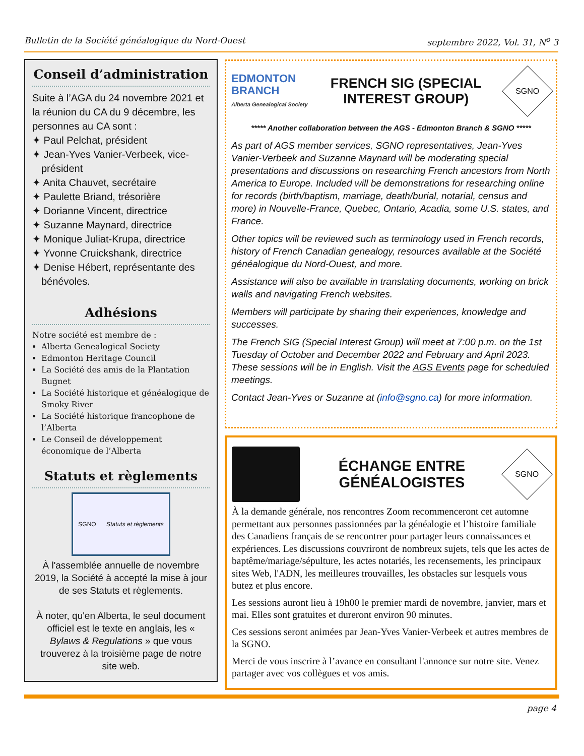Bulletin de la Société généalogique du Nord-Ouest septembre 2022, Vol. 31, N<sup>o</sup> 3
Conseil d’administration
Suite à l’AGA du 24 novembre 2021 et la réunion du CA du 9 décembre, les personnes au CA sont :
✦ Paul Pelchat, président
✦ Jean-Yves Vanier-Verbeek, vice-président
✦ Anita Chauvet, secrétaire
✦ Paulette Briand, trésorière
✦ Dorianne Vincent, directrice
✦ Suzanne Maynard, directrice
✦ Monique Juliat-Krupa, directrice
✦ Yvonne Cruickshank, directrice
✦ Denise Hébert, représentante des bénévoles.
Adhésions
Notre société est membre de :
Alberta Genealogical Society
Edmonton Heritage Council
La Société des amis de la Plantation Bugnet
La Société historique et généalogique de Smoky River
La Société historique francophone de l’Alberta
Le Conseil de développement économique de l’Alberta
Statuts et règlements
SGNO Statuts et règlements
À l'assemblée annuelle de novembre 2019, la Société à accepté la mise à jour de ses Statuts et règlements.
À noter, qu'en Alberta, le seul document officiel est le texte en anglais, les « Bylaws & Regulations » que vous trouverez à la troisième page de notre site web.
EDMONTON
BRANCH
Alberta Genealogical Society
FRENCH SIG (SPECIAL
INTEREST GROUP)
SGNO
***** Another collaboration between the AGS - Edmonton Branch & SGNO *****
As part of AGS member services, SGNO representatives, Jean-Yves Vanier-Verbeek and Suzanne Maynard will be moderating special presentations and discussions on researching French ancestors from North America to Europe. Included will be demonstrations for researching online for records (birth/baptism, marriage, death/burial, notarial, census and more) in Nouvelle-France, Quebec, Ontario, Acadia, some U.S. states, and France.
Other topics will be reviewed such as terminology used in French records, history of French Canadian genealogy, resources available at the Société généalogique du Nord-Ouest, and more.
Assistance will also be available in translating documents, working on brick walls and navigating French websites.
Members will participate by sharing their experiences, knowledge and successes.
The French SIG (Special Interest Group) will meet at 7:00 p.m. on the 1st Tuesday of October and December 2022 and February and April 2023. These sessions will be in English. Visit the AGS Events page for scheduled meetings.
Contact Jean-Yves or Suzanne at (info@sgno.ca) for more information.
ÉCHANGE ENTRE
GÉNÉALOGISTES
SGNO
À la demande générale, nos rencontres Zoom recommenceront cet automne permettant aux personnes passionnées par la généalogie et l’histoire familiale des Canadiens français de se rencontrer pour partager leurs connaissances et expériences. Les discussions couvriront de nombreux sujets, tels que les actes de baptême/mariage/sépulture, les actes notariés, les recensements, les principaux sites Web, l'ADN, les meilleures trouvailles, les obstacles sur lesquels vous butez et plus encore.
Les sessions auront lieu à 19h00 le premier mardi de novembre, janvier, mars et mai. Elles sont gratuites et dureront environ 90 minutes.
Ces sessions seront animées par Jean-Yves Vanier-Verbeek et autres membres de la SGNO.
Merci de vous inscrire à l’avance en consultant l'annonce sur notre site. Venez partager avec vos collègues et vos amis.
page 4